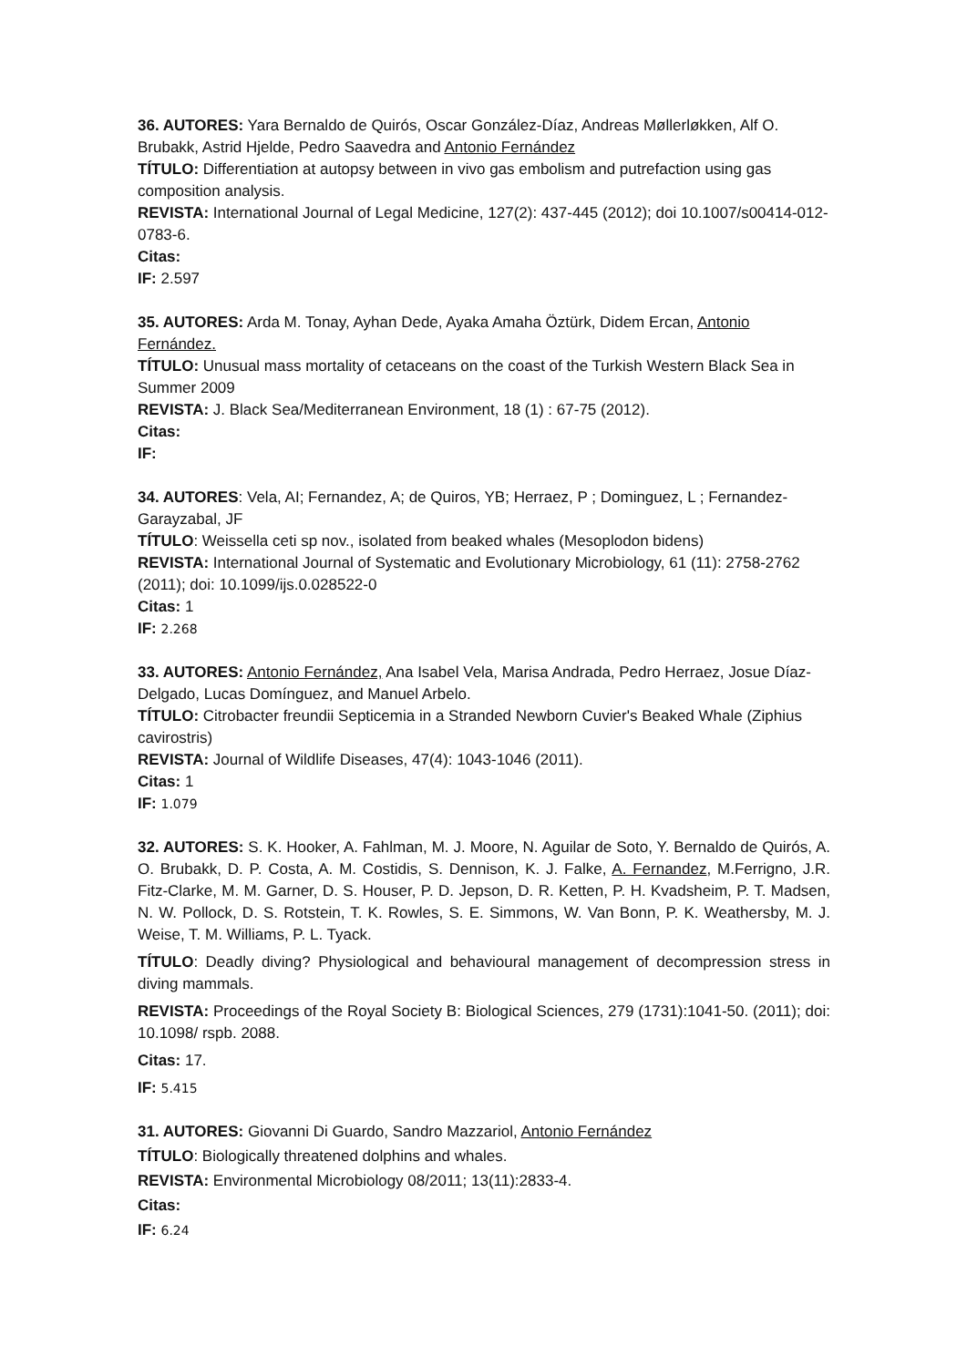36. AUTORES: Yara Bernaldo de Quirós, Oscar González-Díaz, Andreas Møllerløkken, Alf O. Brubakk, Astrid Hjelde, Pedro Saavedra and Antonio Fernández
TÍTULO: Differentiation at autopsy between in vivo gas embolism and putrefaction using gas composition analysis.
REVISTA: International Journal of Legal Medicine, 127(2): 437-445 (2012); doi 10.1007/s00414-012-0783-6.
Citas:
IF: 2.597
35. AUTORES: Arda M. Tonay, Ayhan Dede, Ayaka Amaha Öztürk, Didem Ercan, Antonio Fernández.
TÍTULO: Unusual mass mortality of cetaceans on the coast of the Turkish Western Black Sea in Summer 2009
REVISTA: J. Black Sea/Mediterranean Environment, 18 (1) : 67-75 (2012).
Citas:
IF:
34. AUTORES: Vela, AI; Fernandez, A; de Quiros, YB; Herraez, P ; Dominguez, L ; Fernandez-Garayzabal, JF
TÍTULO: Weissella ceti sp nov., isolated from beaked whales (Mesoplodon bidens)
REVISTA: International Journal of Systematic and Evolutionary Microbiology, 61 (11): 2758-2762 (2011); doi: 10.1099/ijs.0.028522-0
Citas: 1
IF: 2.268
33. AUTORES: Antonio Fernández, Ana Isabel Vela, Marisa Andrada, Pedro Herraez, Josue Díaz-Delgado, Lucas Domínguez, and Manuel Arbelo.
TÍTULO: Citrobacter freundii Septicemia in a Stranded Newborn Cuvier's Beaked Whale (Ziphius cavirostris)
REVISTA: Journal of Wildlife Diseases, 47(4): 1043-1046 (2011).
Citas: 1
IF: 1.079
32. AUTORES: S. K. Hooker, A. Fahlman, M. J. Moore, N. Aguilar de Soto, Y. Bernaldo de Quirós, A. O. Brubakk, D. P. Costa, A. M. Costidis, S. Dennison, K. J. Falke, A. Fernandez, M.Ferrigno, J.R. Fitz-Clarke, M. M. Garner, D. S. Houser, P. D. Jepson, D. R. Ketten, P. H. Kvadsheim, P. T. Madsen, N. W. Pollock, D. S. Rotstein, T. K. Rowles, S. E. Simmons, W. Van Bonn, P. K. Weathersby, M. J. Weise, T. M. Williams, P. L. Tyack.
TÍTULO: Deadly diving? Physiological and behavioural management of decompression stress in diving mammals.
REVISTA: Proceedings of the Royal Society B: Biological Sciences, 279 (1731):1041-50. (2011); doi: 10.1098/ rspb. 2088.
Citas: 17.
IF: 5.415
31. AUTORES: Giovanni Di Guardo, Sandro Mazzariol, Antonio Fernández
TÍTULO: Biologically threatened dolphins and whales.
REVISTA: Environmental Microbiology 08/2011; 13(11):2833-4.
Citas:
IF: 6.24